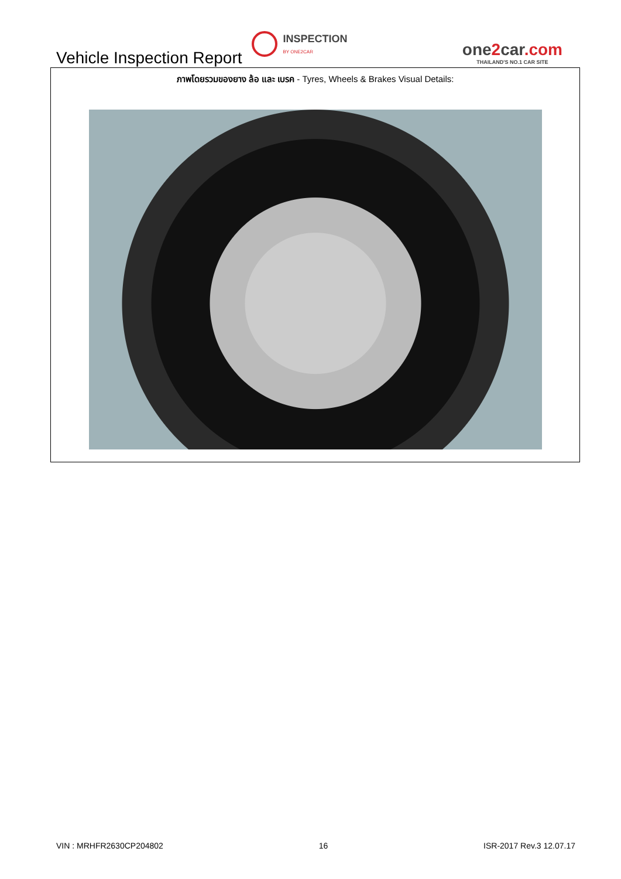Vehicle Inspection Report
INSPECTION
BY ONE2CAR
one2car.com
THAILAND'S NO.1 CAR SITE
ภาพโดยรวมของยาง ล้อ และ เบรค - Tyres, Wheels & Brakes Visual Details:
VIN : MRHFR2630CP204802 16 ISR-2017 Rev.3 12.07.17